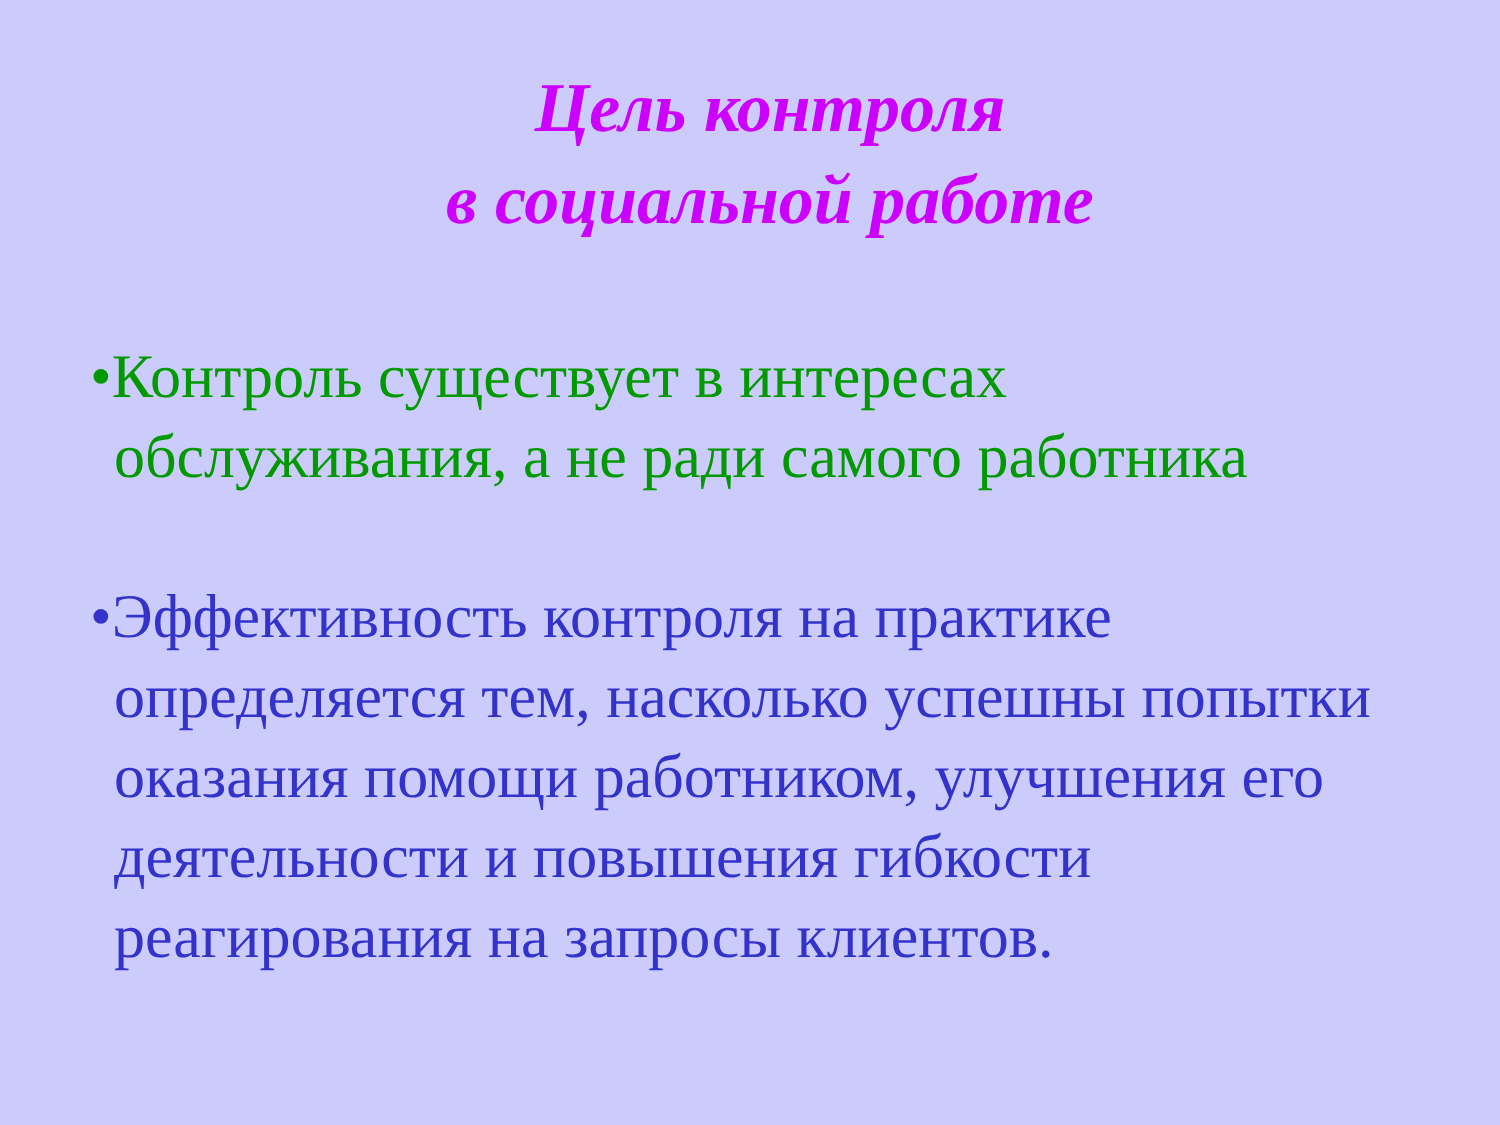Цель контроля
в социальной работе
•Контроль существует в интересах обслуживания, а не ради самого работника
•Эффективность контроля на практике определяется тем, насколько успешны попытки оказания помощи работником, улучшения его деятельности и повышения гибкости реагирования на запросы клиентов.